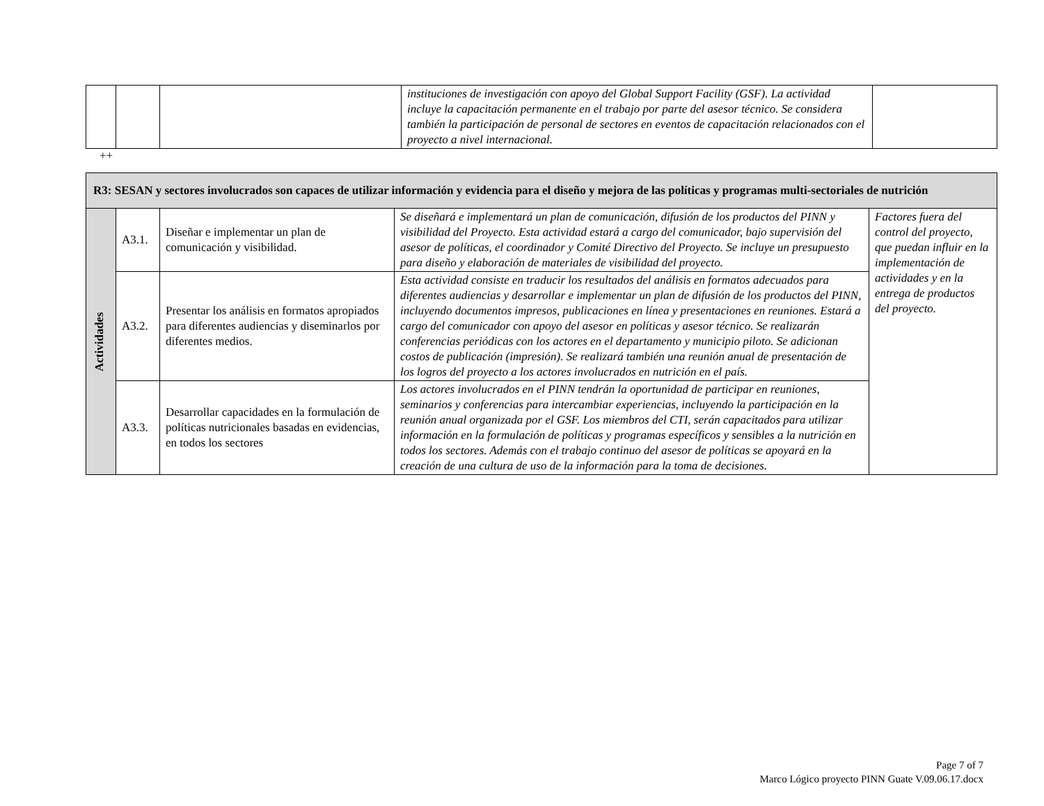| | | | instituciones de investigación con apoyo del Global Support Facility (GSF). La actividad incluye la capacitación permanente en el trabajo por parte del asesor técnico. Se considera también la participación de personal de sectores en eventos de capacitación relacionados con el proyecto a nivel internacional. | |
++
| R3: SESAN y sectores involucrados son capaces de utilizar información y evidencia para el diseño y mejora de las políticas y programas multi-sectoriales de nutrición | | | | |
| Actividades | A3.1. | Diseñar e implementar un plan de comunicación y visibilidad. | Se diseñará e implementará un plan de comunicación, difusión de los productos del PINN y visibilidad del Proyecto. Esta actividad estará a cargo del comunicador, bajo supervisión del asesor de políticas, el coordinador y Comité Directivo del Proyecto. Se incluye un presupuesto para diseño y elaboración de materiales de visibilidad del proyecto. | Factores fuera del control del proyecto, que puedan influir en la implementación de actividades y en la entrega de productos del proyecto. |
| | A3.2. | Presentar los análisis en formatos apropiados para diferentes audiencias y diseminarlos por diferentes medios. | Esta actividad consiste en traducir los resultados del análisis en formatos adecuados para diferentes audiencias y desarrollar e implementar un plan de difusión de los productos del PINN, incluyendo documentos impresos, publicaciones en línea y presentaciones en reuniones. Estará a cargo del comunicador con apoyo del asesor en políticas y asesor técnico. Se realizarán conferencias periódicas con los actores en el departamento y municipio piloto. Se adicionan costos de publicación (impresión). Se realizará también una reunión anual de presentación de los logros del proyecto a los actores involucrados en nutrición en el país. | |
| | A3.3. | Desarrollar capacidades en la formulación de políticas nutricionales basadas en evidencias, en todos los sectores | Los actores involucrados en el PINN tendrán la oportunidad de participar en reuniones, seminarios y conferencias para intercambiar experiencias, incluyendo la participación en la reunión anual organizada por el GSF. Los miembros del CTI, serán capacitados para utilizar información en la formulación de políticas y programas específicos y sensibles a la nutrición en todos los sectores. Además con el trabajo continuo del asesor de políticas se apoyará en la creación de una cultura de uso de la información para la toma de decisiones. | |
Page 7 of 7
Marco Lógico proyecto PINN Guate V.09.06.17.docx